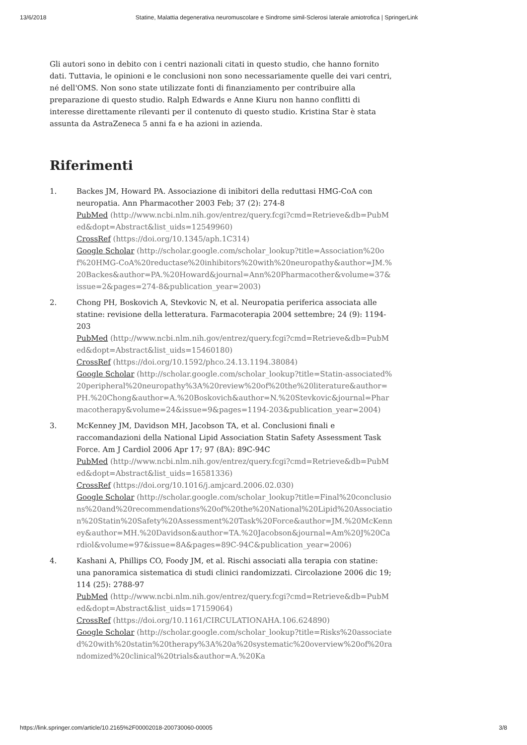13/6/2018 Statine, Malattia degenerativa neuromuscolare e Sindrome simil-Sclerosi laterale amiotrofica | SpringerLink
Gli autori sono in debito con i centri nazionali citati in questo studio, che hanno fornito dati. Tuttavia, le opinioni e le conclusioni non sono necessariamente quelle dei vari centri, né dell'OMS. Non sono state utilizzate fonti di finanziamento per contribuire alla preparazione di questo studio. Ralph Edwards e Anne Kiuru non hanno conflitti di interesse direttamente rilevanti per il contenuto di questo studio. Kristina Star è stata assunta da AstraZeneca 5 anni fa e ha azioni in azienda.
Riferimenti
1. Backes JM, Howard PA. Associazione di inibitori della reduttasi HMG-CoA con neuropatia. Ann Pharmacother 2003 Feb; 37 (2): 274-8
PubMed (http://www.ncbi.nlm.nih.gov/entrez/query.fcgi?cmd=Retrieve&db=PubMed&dopt=Abstract&list_uids=12549960)
CrossRef (https://doi.org/10.1345/aph.1C314)
Google Scholar (http://scholar.google.com/scholar_lookup?title=Association%20of%20HMG-CoA%20reductase%20inhibitors%20with%20neuropathy&author=JM.%20Backes&author=PA.%20Howard&journal=Ann%20Pharmacother&volume=37&issue=2&pages=274-8&publication_year=2003)
2. Chong PH, Boskovich A, Stevkovic N, et al. Neuropatia periferica associata alle statine: revisione della letteratura. Farmacoterapia 2004 settembre; 24 (9): 1194-203
PubMed (http://www.ncbi.nlm.nih.gov/entrez/query.fcgi?cmd=Retrieve&db=PubMed&dopt=Abstract&list_uids=15460180)
CrossRef (https://doi.org/10.1592/phco.24.13.1194.38084)
Google Scholar (http://scholar.google.com/scholar_lookup?title=Statin-associated%20peripheral%20neuropathy%3A%20review%20of%20the%20literature&author=PH.%20Chong&author=A.%20Boskovich&author=N.%20Stevkovic&journal=Pharmacotherapy&volume=24&issue=9&pages=1194-203&publication_year=2004)
3. McKenney JM, Davidson MH, Jacobson TA, et al. Conclusioni finali e raccomandazioni della National Lipid Association Statin Safety Assessment Task Force. Am J Cardiol 2006 Apr 17; 97 (8A): 89C-94C
PubMed (http://www.ncbi.nlm.nih.gov/entrez/query.fcgi?cmd=Retrieve&db=PubMed&dopt=Abstract&list_uids=16581336)
CrossRef (https://doi.org/10.1016/j.amjcard.2006.02.030)
Google Scholar (http://scholar.google.com/scholar_lookup?title=Final%20conclusions%20and%20recommendations%20of%20the%20National%20Lipid%20Association%20Statin%20Safety%20Assessment%20Task%20Force&author=JM.%20McKenney&author=MH.%20Davidson&author=TA.%20Jacobson&journal=Am%20J%20Cardiol&volume=97&issue=8A&pages=89C-94C&publication_year=2006)
4. Kashani A, Phillips CO, Foody JM, et al. Rischi associati alla terapia con statine: una panoramica sistematica di studi clinici randomizzati. Circolazione 2006 dic 19; 114 (25): 2788-97
PubMed (http://www.ncbi.nlm.nih.gov/entrez/query.fcgi?cmd=Retrieve&db=PubMed&dopt=Abstract&list_uids=17159064)
CrossRef (https://doi.org/10.1161/CIRCULATIONAHA.106.624890)
Google Scholar (http://scholar.google.com/scholar_lookup?title=Risks%20associated%20with%20statin%20therapy%3A%20a%20systematic%20overview%20of%20randomized%20clinical%20trials&author=A.%20Ka
https://link.springer.com/article/10.2165%2F00002018-200730060-00005 3/8